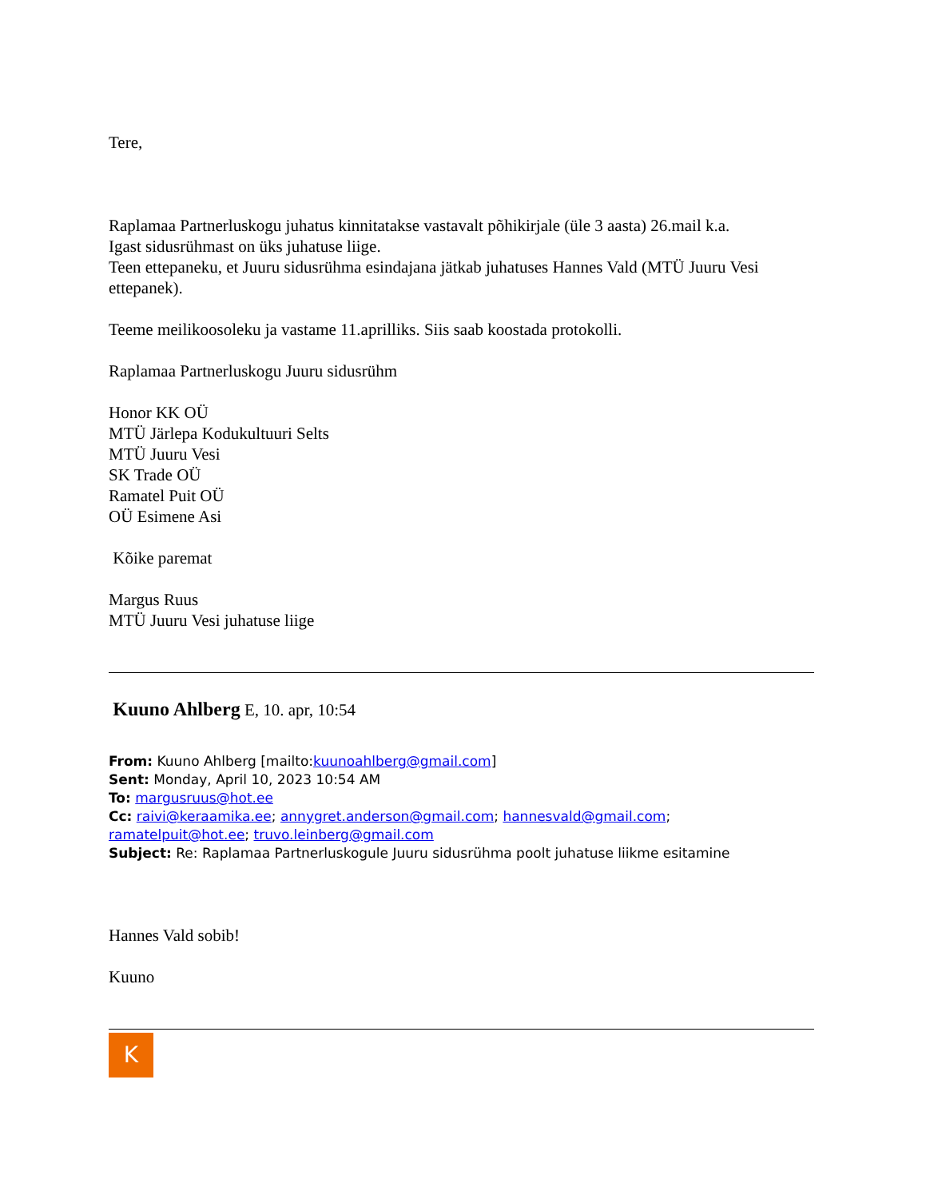Tere,
Raplamaa Partnerluskogu juhatus kinnitatakse vastavalt põhikirjale (üle 3 aasta) 26.mail k.a.
Igast sidusrühmast on üks juhatuse liige.
Teen ettepaneku, et Juuru sidusrühma esindajana jätkab juhatuses Hannes Vald (MTÜ Juuru Vesi ettepanek).
Teeme meilikoosoleku ja vastame 11.aprilliks. Siis saab koostada protokolli.
Raplamaa Partnerluskogu Juuru sidusrühm
Honor KK OÜ
MTÜ Järlepa Kodukultuuri Selts
MTÜ Juuru Vesi
SK Trade OÜ
Ramatel Puit OÜ
OÜ Esimene Asi
Kõike paremat
Margus Ruus
MTÜ Juuru Vesi juhatuse liige
Kuuno Ahlberg E, 10. apr, 10:54
From: Kuuno Ahlberg [mailto:kuunoahlberg@gmail.com]
Sent: Monday, April 10, 2023 10:54 AM
To: margusruus@hot.ee
Cc: raivi@keraamika.ee; annygret.anderson@gmail.com; hannesvald@gmail.com; ramatelpuit@hot.ee; truvo.leinberg@gmail.com
Subject: Re: Raplamaa Partnerluskogule Juuru sidusrühma poolt juhatuse liikme esitamine
Hannes Vald sobib!
Kuuno
K